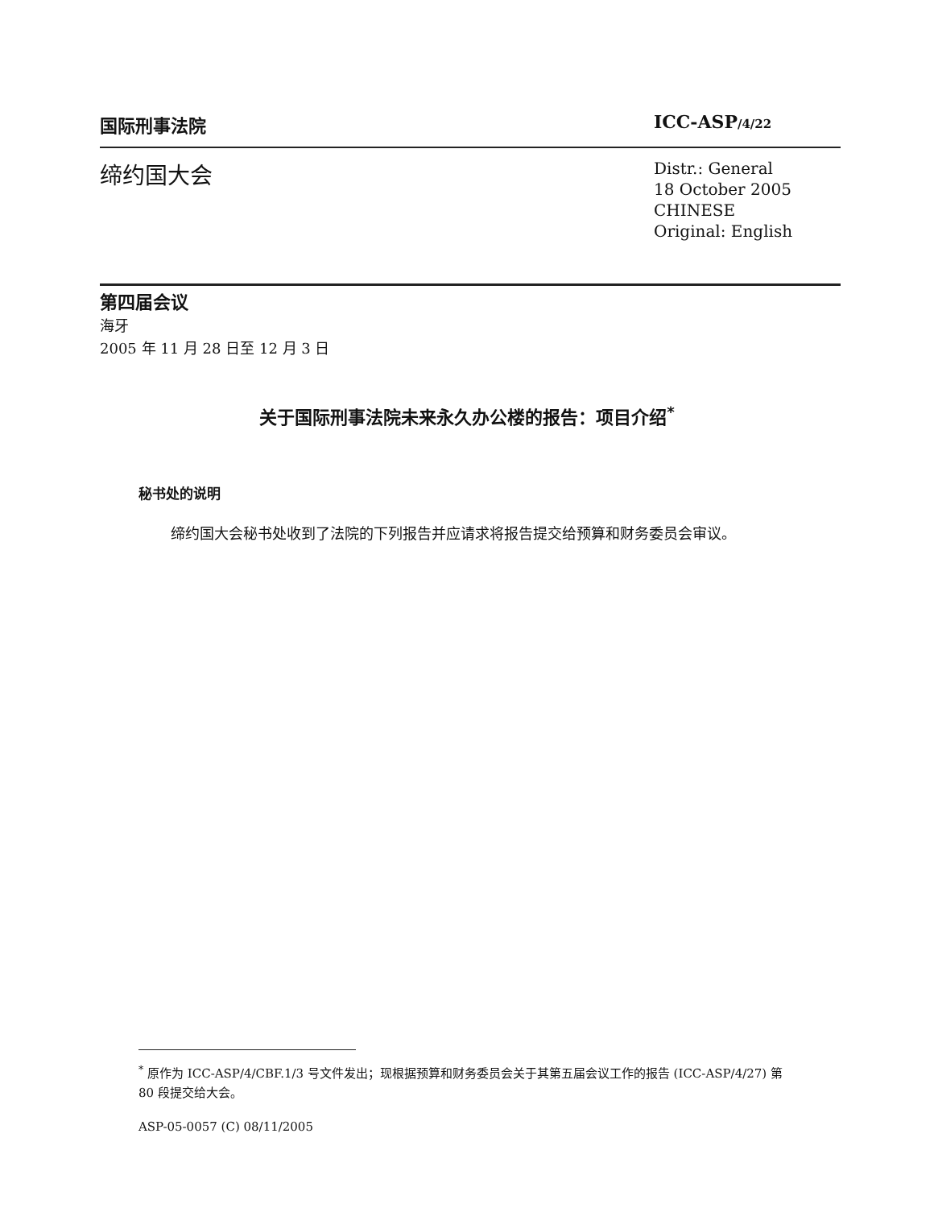国际刑事法院 ICC-ASP/4/22
缔约国大会
Distr.: General
18 October 2005
CHINESE
Original: English
第四届会议
海牙
2005 年 11 月 28 日至 12 月 3 日
关于国际刑事法院未来永久办公楼的报告：项目介绍<sup>*</sup>
秘书处的说明
缔约国大会秘书处收到了法院的下列报告并应请求将报告提交给预算和财务委员会审议。
<sup>*</sup> 原作为 ICC-ASP/4/CBF.1/3 号文件发出；现根据预算和财务委员会关于其第五届会议工作的报告 (ICC-ASP/4/27) 第 80 段提交给大会。
ASP-05-0057 (C) 08/11/2005